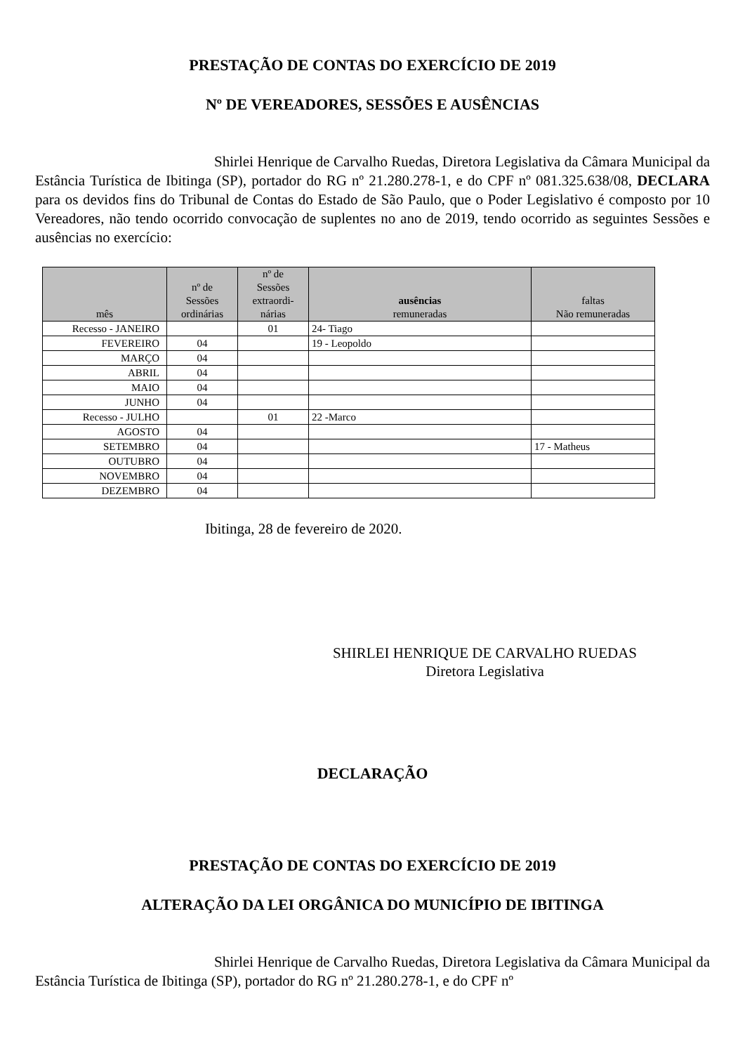PRESTAÇÃO DE CONTAS DO EXERCÍCIO DE 2019
Nº DE VEREADORES, SESSÕES E AUSÊNCIAS
Shirlei Henrique de Carvalho Ruedas, Diretora Legislativa da Câmara Municipal da Estância Turística de Ibitinga (SP), portador do RG nº 21.280.278-1, e do CPF nº 081.325.638/08, DECLARA para os devidos fins do Tribunal de Contas do Estado de São Paulo, que o Poder Legislativo é composto por 10 Vereadores, não tendo ocorrido convocação de suplentes no ano de 2019, tendo ocorrido as seguintes Sessões e ausências no exercício:
| mês | nº de Sessões ordinárias | nº de Sessões extraordi- nárias | ausências remuneradas | faltas Não remuneradas |
| --- | --- | --- | --- | --- |
| Recesso - JANEIRO | | 01 | 24- Tiago | |
| FEVEREIRO | 04 | | 19 - Leopoldo | |
| MARÇO | 04 | | | |
| ABRIL | 04 | | | |
| MAIO | 04 | | | |
| JUNHO | 04 | | | |
| Recesso - JULHO | | 01 | 22 -Marco | |
| AGOSTO | 04 | | | |
| SETEMBRO | 04 | | | 17 - Matheus |
| OUTUBRO | 04 | | | |
| NOVEMBRO | 04 | | | |
| DEZEMBRO | 04 | | | |
Ibitinga, 28 de fevereiro de 2020.
SHIRLEI HENRIQUE DE CARVALHO RUEDAS
Diretora Legislativa
DECLARAÇÃO
PRESTAÇÃO DE CONTAS DO EXERCÍCIO DE 2019
ALTERAÇÃO DA LEI ORGÂNICA DO MUNICÍPIO DE IBITINGA
Shirlei Henrique de Carvalho Ruedas, Diretora Legislativa da Câmara Municipal da Estância Turística de Ibitinga (SP), portador do RG nº 21.280.278-1, e do CPF nº